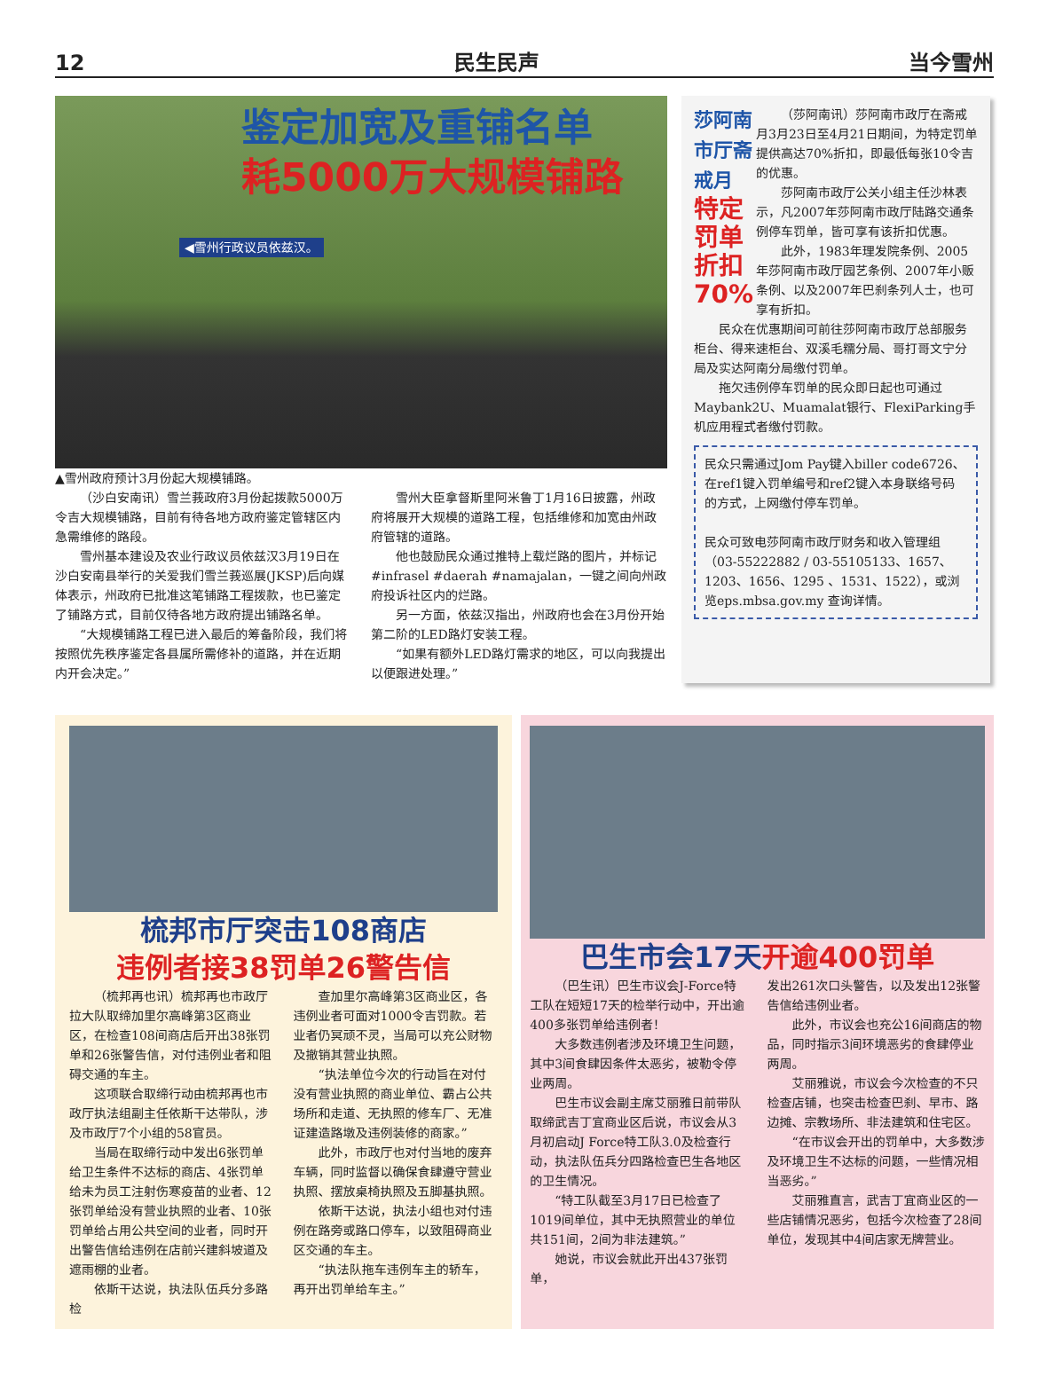12 民生民声 当今雪州
鉴定加宽及重铺名单
耗5000万大规模铺路
◀雪州行政议员依兹汉。
▲雪州政府预计3月份起大规模铺路。
（沙白安南讯）雪兰莪政府3月份起拨款5000万令吉大规模铺路，目前有待各地方政府鉴定管辖区内急需维修的路段。
雪州基本建设及农业行政议员依兹汉3月19日在沙白安南县举行的关爱我们雪兰莪巡展(JKSP)后向媒体表示，州政府已批准这笔铺路工程拨款，也已鉴定了铺路方式，目前仅待各地方政府提出铺路名单。
“大规模铺路工程已进入最后的筹备阶段，我们将按照优先秩序鉴定各县属所需修补的道路，并在近期内开会决定。”
雪州大臣拿督斯里阿米鲁丁1月16日披露，州政府将展开大规模的道路工程，包括维修和加宽由州政府管辖的道路。
他也鼓励民众通过推特上载烂路的图片，并标记#infrasel #daerah #namajalan，一键之间向州政府投诉社区内的烂路。
另一方面，依兹汉指出，州政府也会在3月份开始第二阶的LED路灯安装工程。
“如果有额外LED路灯需求的地区，可以向我提出以便跟进处理。”
莎阿南市厅斋戒月 特定罚单折扣70%
（莎阿南讯）莎阿南市政厅在斋戒月3月23日至4月21日期间，为特定罚单提供高达70%折扣，即最低每张10令吉的优惠。
莎阿南市政厅公关小组主任沙林表示，凡2007年莎阿南市政厅陆路交通条例停车罚单，皆可享有该折扣优惠。
此外，1983年理发院条例、2005年莎阿南市政厅园艺条例、2007年小贩条例、以及2007年巴刹条列人士，也可享有折扣。
民众在优惠期间可前往莎阿南市政厅总部服务柜台、得来速柜台、双溪毛糯分局、哥打哥文宁分局及实达阿南分局缴付罚单。
拖欠违例停车罚单的民众即日起也可通过Maybank2U、Muamalat银行、FlexiParking手机应用程式者缴付罚款。
民众只需通过Jom Pay键入biller code6726、在ref1键入罚单编号和ref2键入本身联络号码的方式，上网缴付停车罚单。
民众可致电莎阿南市政厅财务和收入管理组（03-55222882 / 03-55105133、1657、1203、1656、1295 、1531、1522），或浏览eps.mbsa.gov.my 查询详情。
梳邦市厅突击108商店
违例者接38罚单26警告信
（梳邦再也讯）梳邦再也市政厅拉大队取缔加里尔高峰第3区商业区，在检查108间商店后开出38张罚单和26张警告信，对付违例业者和阻碍交通的车主。
这项联合取缔行动由梳邦再也市政厅执法组副主任依斯干达带队，涉及市政厅7个小组的58官员。
当局在取缔行动中发出6张罚单给卫生条件不达标的商店、4张罚单给未为员工注射伤寒疫苗的业者、12张罚单给没有营业执照的业者、10张罚单给占用公共空间的业者，同时开出警告信给违例在店前兴建斜坡道及遮雨棚的业者。
依斯干达说，执法队伍兵分多路检
查加里尔高峰第3区商业区，各违例业者可面对1000令吉罚款。若业者仍冥顽不灵，当局可以充公财物及撤销其营业执照。
“执法单位今次的行动旨在对付没有营业执照的商业单位、霸占公共场所和走道、无执照的修车厂、无准证建造路墩及违例装修的商家。”
此外，市政厅也对付当地的废弃车辆，同时监督以确保食肆遵守营业执照、摆放桌椅执照及五脚基执照。
依斯干达说，执法小组也对付违例在路旁或路口停车，以致阻碍商业区交通的车主。
“执法队拖车违例车主的轿车，再开出罚单给车主。”
巴生市会17天开逾400罚单
（巴生讯）巴生市议会J-Force特工队在短短17天的检举行动中，开出逾400多张罚单给违例者！
大多数违例者涉及环境卫生问题，其中3间食肆因条件太恶劣，被勒令停业两周。
巴生市议会副主席艾丽雅日前带队取缔武吉丁宜商业区后说，市议会从3月初启动J Force特工队3.0及检查行动，执法队伍兵分四路检查巴生各地区的卫生情况。
“特工队截至3月17日已检查了1019间单位，其中无执照营业的单位共151间，2间为非法建筑。”
她说，市议会就此开出437张罚单，
发出261次口头警告，以及发出12张警告信给违例业者。
此外，市议会也充公16间商店的物品，同时指示3间环境恶劣的食肆停业两周。
艾丽雅说，市议会今次检查的不只检查店铺，也突击检查巴刹、早市、路边摊、宗教场所、非法建筑和住宅区。
“在市议会开出的罚单中，大多数涉及环境卫生不达标的问题，一些情况相当恶劣。”
艾丽雅直言，武吉丁宜商业区的一些店铺情况恶劣，包括今次检查了28间单位，发现其中4间店家无牌营业。